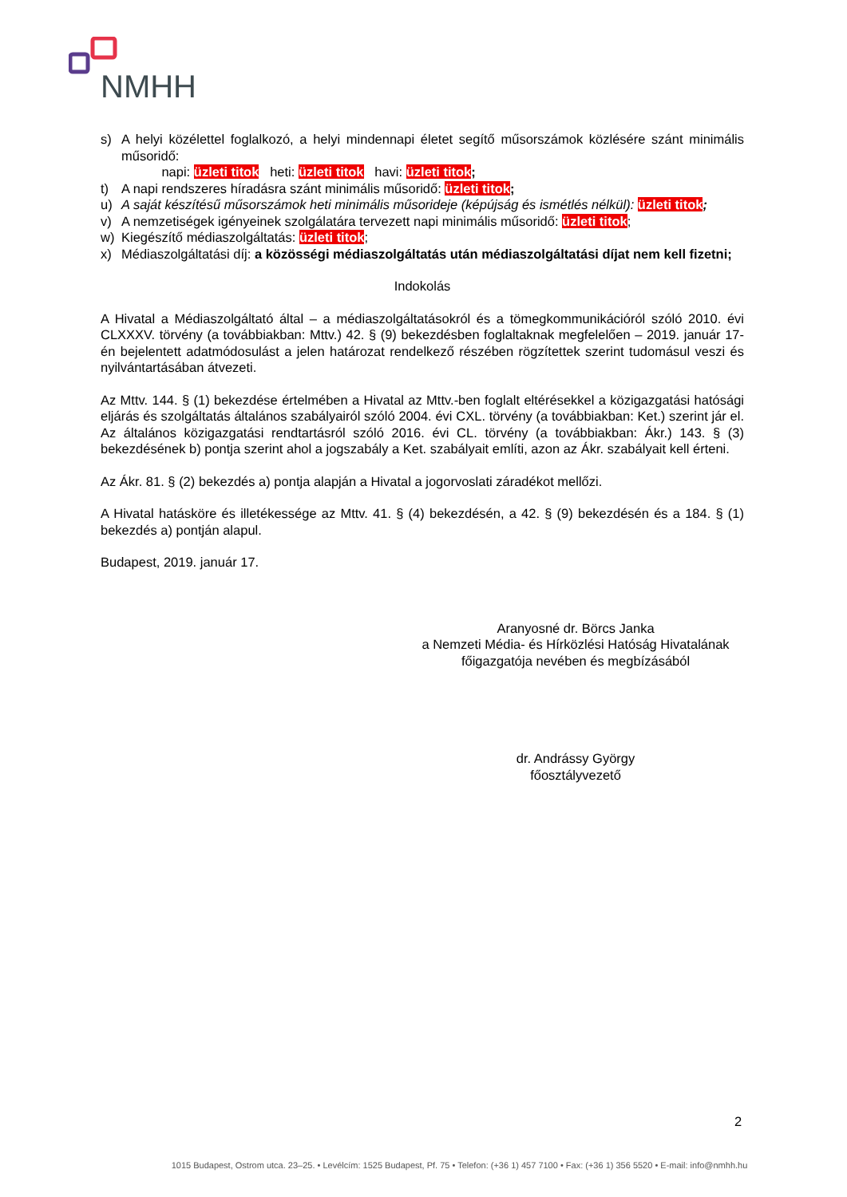NMHH
s) A helyi közélettel foglalkozó, a helyi mindennapi életet segítő műsorszámok közlésére szánt minimális műsoridő:
napi: üzleti titok heti: üzleti titok havi: üzleti titok;
t) A napi rendszeres híradásra szánt minimális műsoridő: üzleti titok;
u) A saját készítésű műsorszámok heti minimális műsorideje (képújság és ismétlés nélkül): üzleti titok;
v) A nemzetiségek igényeinek szolgálatára tervezett napi minimális műsoridő: üzleti titok;
w) Kiegészítő médiaszolgáltatás: üzleti titok;
x) Médiaszolgáltatási díj: a közösségi médiaszolgáltatás után médiaszolgáltatási díjat nem kell fizetni;
Indokolás
A Hivatal a Médiaszolgáltató által – a médiaszolgáltatásokról és a tömegkommunikációról szóló 2010. évi CLXXXV. törvény (a továbbiakban: Mttv.) 42. § (9) bekezdésben foglaltaknak megfelelően – 2019. január 17-én bejelentett adatmódosulást a jelen határozat rendelkező részében rögzítettek szerint tudomásul veszi és nyilvántartásában átvezeti.
Az Mttv. 144. § (1) bekezdése értelmében a Hivatal az Mttv.-ben foglalt eltérésekkel a közigazgatási hatósági eljárás és szolgáltatás általános szabályairól szóló 2004. évi CXL. törvény (a továbbiakban: Ket.) szerint jár el. Az általános közigazgatási rendtartásról szóló 2016. évi CL. törvény (a továbbiakban: Ákr.) 143. § (3) bekezdésének b) pontja szerint ahol a jogszabály a Ket. szabályait említi, azon az Ákr. szabályait kell érteni.
Az Ákr. 81. § (2) bekezdés a) pontja alapján a Hivatal a jogorvoslati záradékot mellőzi.
A Hivatal hatásköre és illetékessége az Mttv. 41. § (4) bekezdésén, a 42. § (9) bekezdésén és a 184. § (1) bekezdés a) pontján alapul.
Budapest, 2019. január 17.
Aranyosné dr. Börcs Janka
a Nemzeti Média- és Hírközlési Hatóság Hivatalának
főigazgatója nevében és megbízásából
dr. Andrássy György
főosztályvezető
2
1015 Budapest, Ostrom utca. 23–25. • Levélcím: 1525 Budapest, Pf. 75 • Telefon: (+36 1) 457 7100 • Fax: (+36 1) 356 5520 • E-mail: info@nmhh.hu